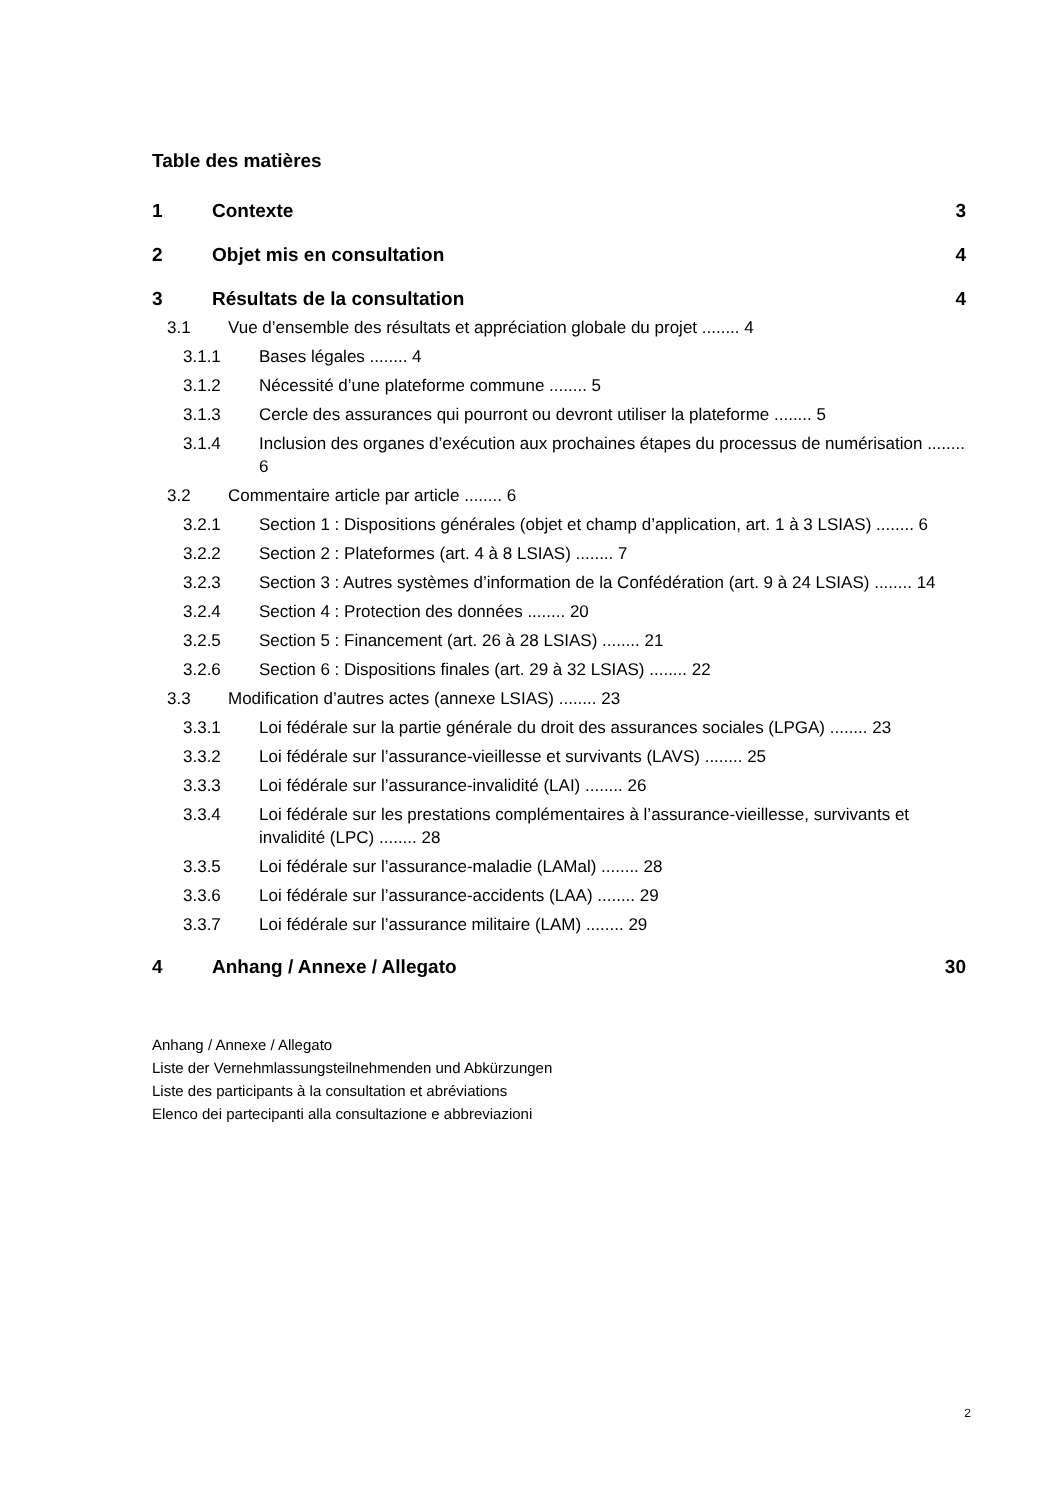Table des matières
1 Contexte 3
2 Objet mis en consultation 4
3 Résultats de la consultation 4
3.1 Vue d’ensemble des résultats et appréciation globale du projet ........ 4
3.1.1 Bases légales ........ 4
3.1.2 Nécessité d’une plateforme commune ........ 5
3.1.3 Cercle des assurances qui pourront ou devront utiliser la plateforme ........ 5
3.1.4 Inclusion des organes d’exécution aux prochaines étapes du processus de numérisation ........ 6
3.2 Commentaire article par article ........ 6
3.2.1 Section 1 : Dispositions générales (objet et champ d’application, art. 1 à 3 LSIAS) ........ 6
3.2.2 Section 2 : Plateformes (art. 4 à 8 LSIAS) ........ 7
3.2.3 Section 3 : Autres systèmes d’information de la Confédération (art. 9 à 24 LSIAS) ........ 14
3.2.4 Section 4 : Protection des données ........ 20
3.2.5 Section 5 : Financement (art. 26 à 28 LSIAS) ........ 21
3.2.6 Section 6 : Dispositions finales (art. 29 à 32 LSIAS) ........ 22
3.3 Modification d’autres actes (annexe LSIAS) ........ 23
3.3.1 Loi fédérale sur la partie générale du droit des assurances sociales (LPGA) ........ 23
3.3.2 Loi fédérale sur l’assurance-vieillesse et survivants (LAVS) ........ 25
3.3.3 Loi fédérale sur l’assurance-invalidité (LAI) ........ 26
3.3.4 Loi fédérale sur les prestations complémentaires à l’assurance-vieillesse, survivants et invalidité (LPC) ........ 28
3.3.5 Loi fédérale sur l’assurance-maladie (LAMal) ........ 28
3.3.6 Loi fédérale sur l’assurance-accidents (LAA) ........ 29
3.3.7 Loi fédérale sur l’assurance militaire (LAM) ........ 29
4 Anhang / Annexe / Allegato 30
Anhang / Annexe / Allegato
Liste der Vernehmlassungsteilnehmenden und Abkürzungen
Liste des participants à la consultation et abréviations
Elenco dei partecipanti alla consultazione e abbreviazioni
2